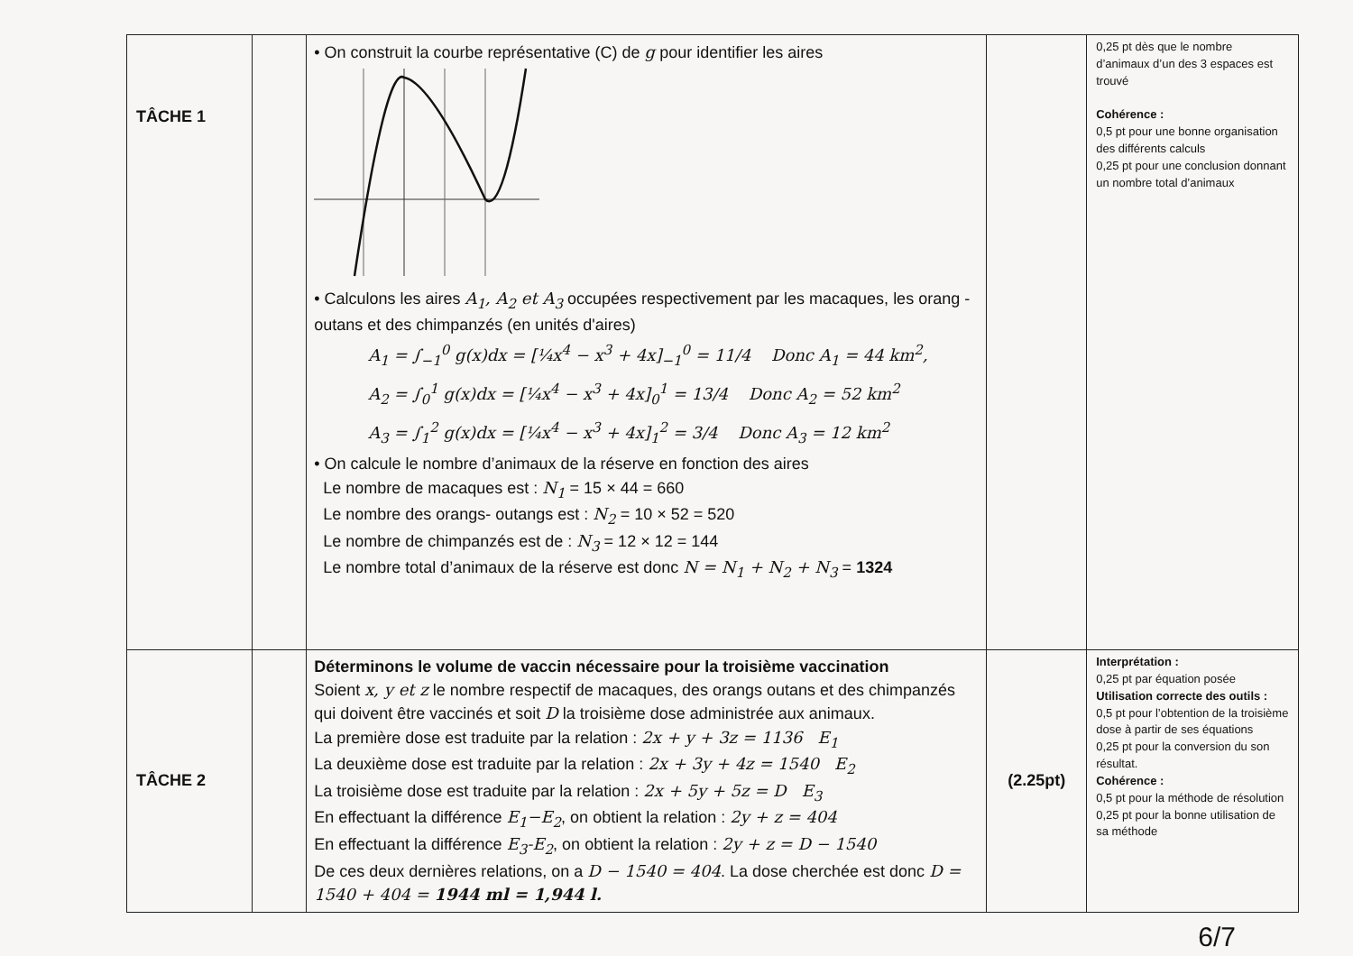| TÂCHE 1 | | • On construit la courbe représentative (C) de g pour identifier les aires • Calculons les aires A<sub>1</sub>, A<sub>2</sub> et A<sub>3</sub> occupées respectivement par les macaques, les orang -outans et des chimpanzés (en unités d'aires) A<sub>1</sub> = ∫<sub>−1</sub><sup>0</sup> g(x)dx = [¼x<sup>4</sup> − x<sup>3</sup> + 4x]<sub>−1</sub><sup>0</sup> = 11/4 Donc A<sub>1</sub> = 44 km<sup>2</sup>, A<sub>2</sub> = ∫<sub>0</sub><sup>1</sup> g(x)dx = [¼x<sup>4</sup> − x<sup>3</sup> + 4x]<sub>0</sub><sup>1</sup> = 13/4 Donc A<sub>2</sub> = 52 km<sup>2</sup> A<sub>3</sub> = ∫<sub>1</sub><sup>2</sup> g(x)dx = [¼x<sup>4</sup> − x<sup>3</sup> + 4x]<sub>1</sub><sup>2</sup> = 3/4 Donc A<sub>3</sub> = 12 km<sup>2</sup> • On calcule le nombre d’animaux de la réserve en fonction des aires Le nombre de macaques est : N<sub>1</sub> = 15 × 44 = 660 Le nombre des orangs- outangs est : N<sub>2</sub> = 10 × 52 = 520 Le nombre de chimpanzés est de : N<sub>3</sub> = 12 × 12 = 144 Le nombre total d’animaux de la réserve est donc N = N<sub>1</sub> + N<sub>2</sub> + N<sub>3</sub> = 1324 | | 0,25 pt dès que le nombre d’animaux d’un des 3 espaces est trouvé Cohérence : 0,5 pt pour une bonne organisation des différents calculs 0,25 pt pour une conclusion donnant un nombre total d’animaux |
| TÂCHE 2 | | Déterminons le volume de vaccin nécessaire pour la troisième vaccination Soient x, y et z le nombre respectif de macaques, des orangs outans et des chimpanzés qui doivent être vaccinés et soit D la troisième dose administrée aux animaux. La première dose est traduite par la relation : 2x + y + 3z = 1136 E<sub>1</sub> La deuxième dose est traduite par la relation : 2x + 3y + 4z = 1540 E<sub>2</sub> La troisième dose est traduite par la relation : 2x + 5y + 5z = D E<sub>3</sub> En effectuant la différence E<sub>1</sub>−E<sub>2</sub> , on obtient la relation : 2y + z = 404 En effectuant la différence E<sub>3</sub>-E<sub>2</sub> , on obtient la relation : 2y + z = D − 1540 De ces deux dernières relations, on a D − 1540 = 404 . La dose cherchée est donc D = 1540 + 404 = 1944 ml = 1,944 l. | (2.25pt) | Interprétation : 0,25 pt par équation posée Utilisation correcte des outils : 0,5 pt pour l’obtention de la troisième dose à partir de ses équations 0,25 pt pour la conversion du son résultat. Cohérence : 0,5 pt pour la méthode de résolution 0,25 pt pour la bonne utilisation de sa méthode |
6/7